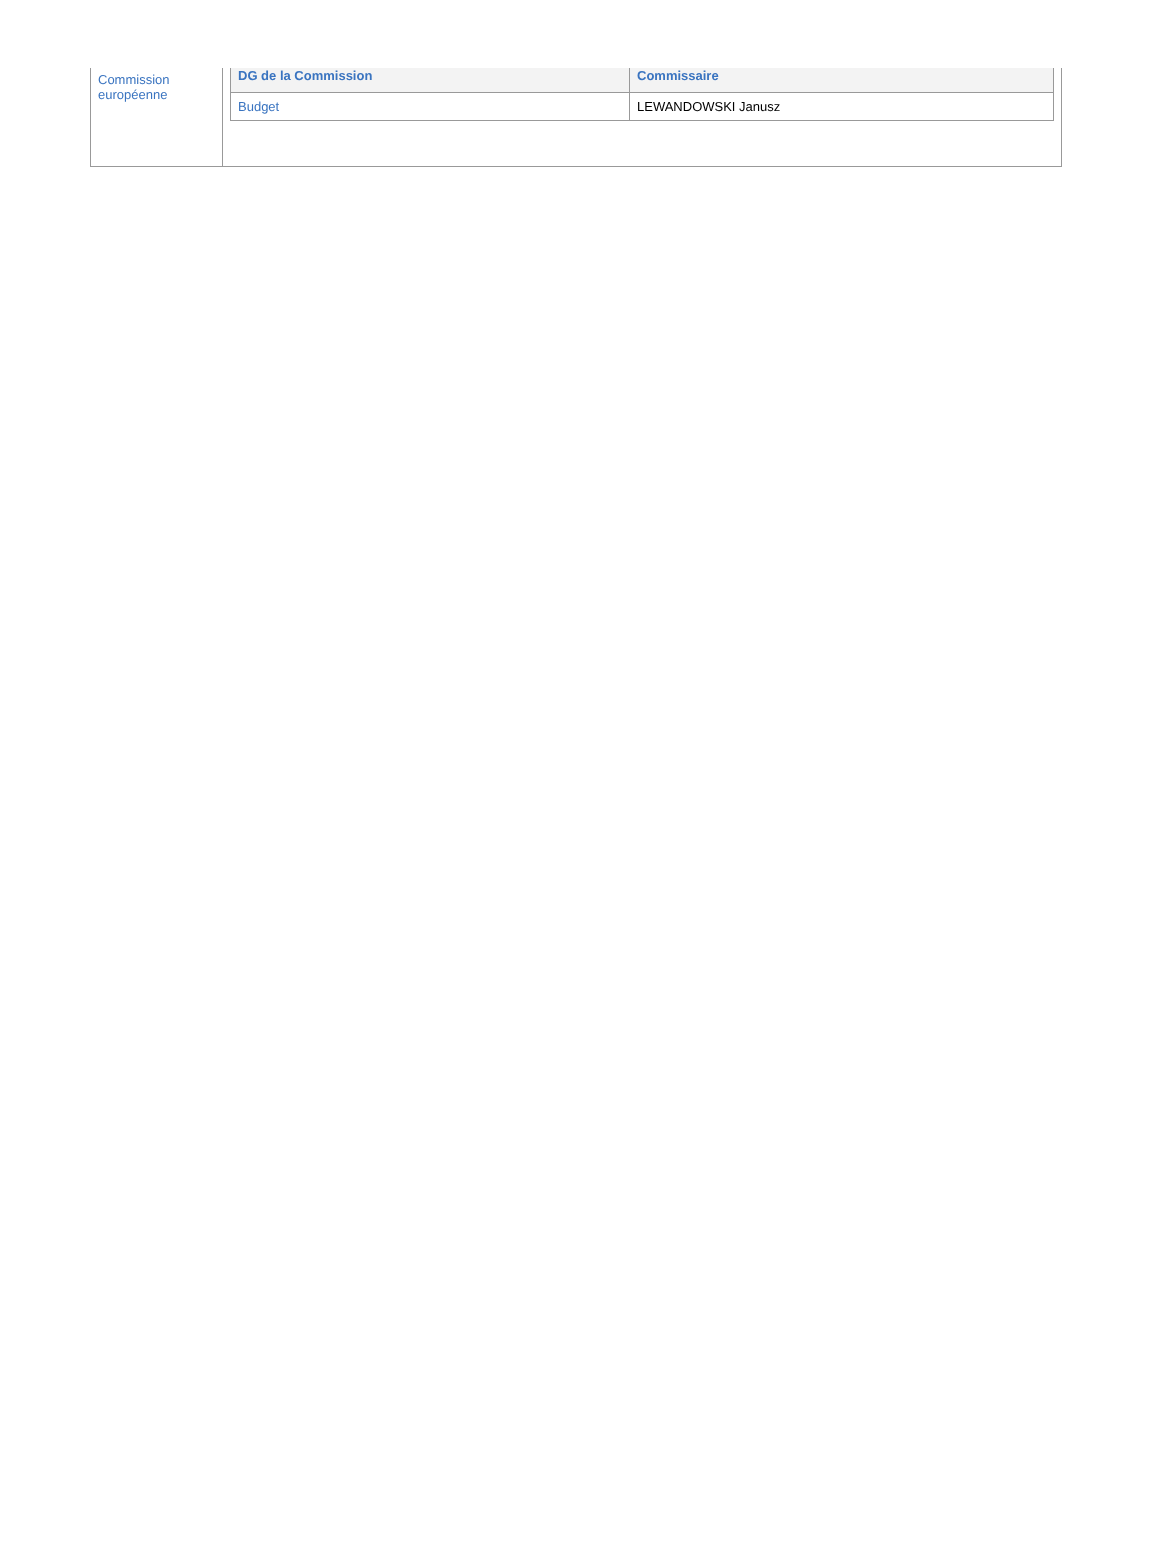| Commission européenne | / DG de la Commission / Commissaire / / --- / --- / / Budget / LEWANDOWSKI Janusz / |